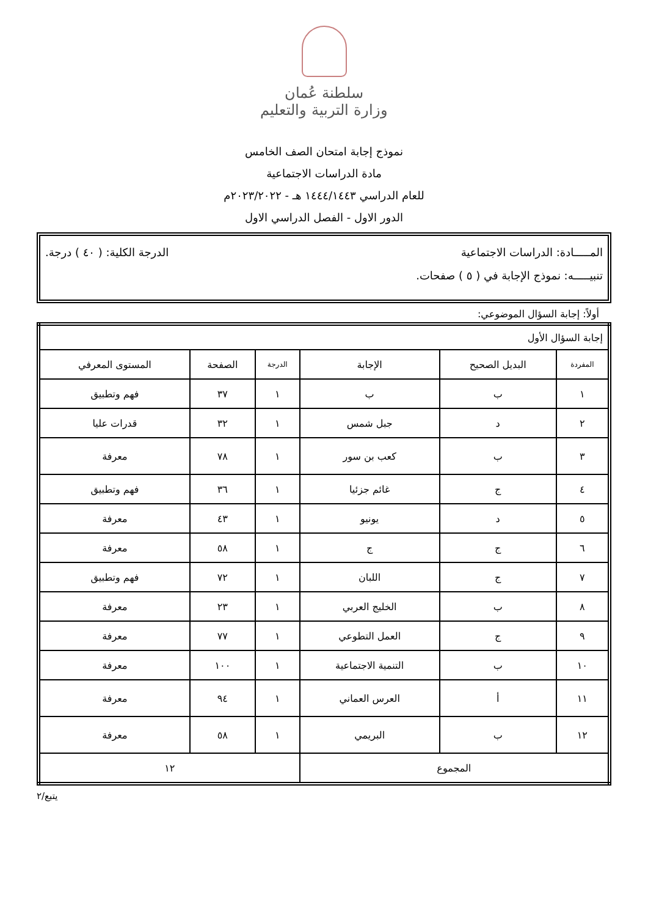سلطنة عُمان
وزارة التربية والتعليم
نموذج إجابة امتحان الصف الخامس
مادة الدراسات الاجتماعية
للعام الدراسي ١٤٤٤/١٤٤٣ هـ - ٢٠٢٣/٢٠٢٢م
الدور الاول - الفصل الدراسي الاول
المـــــادة: الدراسات الاجتماعية الدرجة الكلية: ( ٤٠ ) درجة.
تنبيـــــه: نموذج الإجابة في ( ٥ ) صفحات.
أولاً: إجابة السؤال الموضوعي:
| إجابة السؤال الأول | | | | | |
| المفردة | البديل الصحيح | الإجابة | الدرجة | الصفحة | المستوى المعرفي |
| ١ | ب | ب | ١ | ٣٧ | فهم وتطبيق |
| ٢ | د | جبل شمس | ١ | ٣٢ | قدرات عليا |
| ٣ | ب | كعب بن سور | ١ | ٧٨ | معرفة |
| ٤ | ج | غائم جزئيا | ١ | ٣٦ | فهم وتطبيق |
| ٥ | د | يونيو | ١ | ٤٣ | معرفة |
| ٦ | ج | ج | ١ | ٥٨ | معرفة |
| ٧ | ج | اللبان | ١ | ٧٢ | فهم وتطبيق |
| ٨ | ب | الخليج العربي | ١ | ٢٣ | معرفة |
| ٩ | ج | العمل التطوعي | ١ | ٧٧ | معرفة |
| ١٠ | ب | التنمية الاجتماعية | ١ | ١٠٠ | معرفة |
| ١١ | أ | العرس العماني | ١ | ٩٤ | معرفة |
| ١٢ | ب | البريمي | ١ | ٥٨ | معرفة |
| المجموع | | | ١٢ | | |
يتبع/٢